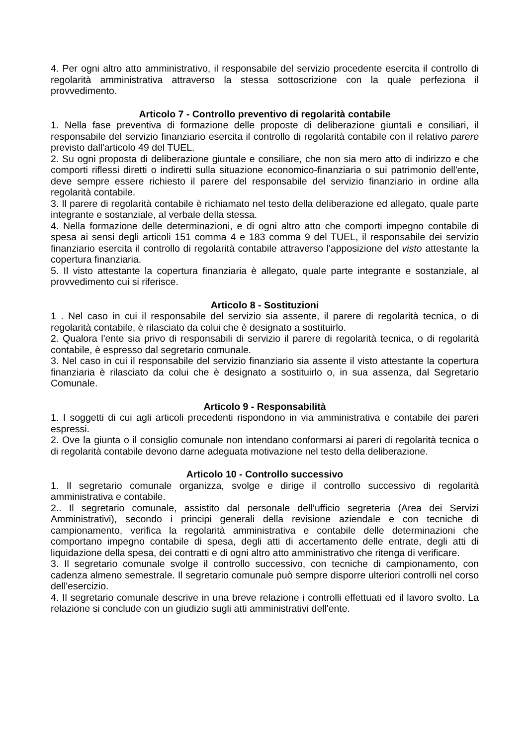4. Per ogni altro atto amministrativo, il responsabile del servizio procedente esercita il controllo di regolarità amministrativa attraverso la stessa sottoscrizione con la quale perfeziona il provvedimento.
Articolo 7 - Controllo preventivo di regolarità contabile
1. Nella fase preventiva di formazione delle proposte di deliberazione giuntali e consiliari, il responsabile del servizio finanziario esercita il controllo di regolarità contabile con il relativo parere previsto dall'articolo 49 del TUEL.
2. Su ogni proposta di deliberazione giuntale e consiliare, che non sia mero atto di indirizzo e che comporti riflessi diretti o indiretti sulla situazione economico-finanziaria o sui patrimonio dell'ente, deve sempre essere richiesto il parere del responsabile del servizio finanziario in ordine alla regolarità contabile.
3. Il parere di regolarità contabile è richiamato nel testo della deliberazione ed allegato, quale parte integrante e sostanziale, al verbale della stessa.
4. Nella formazione delle determinazioni, e di ogni altro atto che comporti impegno contabile di spesa ai sensi degli articoli 151 comma 4 e 183 comma 9 del TUEL, il responsabile dei servizio finanziario esercita il controllo di regolarità contabile attraverso l'apposizione del visto attestante la copertura finanziaria.
5. Il visto attestante la copertura finanziaria è allegato, quale parte integrante e sostanziale, al provvedimento cui si riferisce.
Articolo 8 - Sostituzioni
1 . Nel caso in cui il responsabile del servizio sia assente, il parere di regolarità tecnica, o di regolarità contabile, è rilasciato da colui che è designato a sostituirlo.
2. Qualora l'ente sia privo di responsabili di servizio il parere di regolarità tecnica, o di regolarità contabile, è espresso dal segretario comunale.
3. Nel caso in cui il responsabile del servizio finanziario sia assente il visto attestante la copertura finanziaria è rilasciato da colui che è designato a sostituirlo o, in sua assenza, dal Segretario Comunale.
Articolo 9 - Responsabilità
1. I soggetti di cui agli articoli precedenti rispondono in via amministrativa e contabile dei pareri espressi.
2. Ove la giunta o il consiglio comunale non intendano conformarsi ai pareri di regolarità tecnica o di regolarità contabile devono darne adeguata motivazione nel testo della deliberazione.
Articolo 10 - Controllo successivo
1. Il segretario comunale organizza, svolge e dirige il controllo successivo di regolarità amministrativa e contabile.
2.. Il segretario comunale, assistito dal personale dell’ufficio segreteria (Area dei Servizi Amministrativi), secondo i principi generali della revisione aziendale e con tecniche di campionamento, verifica la regolarità amministrativa e contabile delle determinazioni che comportano impegno contabile di spesa, degli atti di accertamento delle entrate, degli atti di liquidazione della spesa, dei contratti e di ogni altro atto amministrativo che ritenga di verificare.
3. Il segretario comunale svolge il controllo successivo, con tecniche di campionamento, con cadenza almeno semestrale. Il segretario comunale può sempre disporre ulteriori controlli nel corso dell'esercizio.
4. Il segretario comunale descrive in una breve relazione i controlli effettuati ed il lavoro svolto. La relazione si conclude con un giudizio sugli atti amministrativi dell'ente.